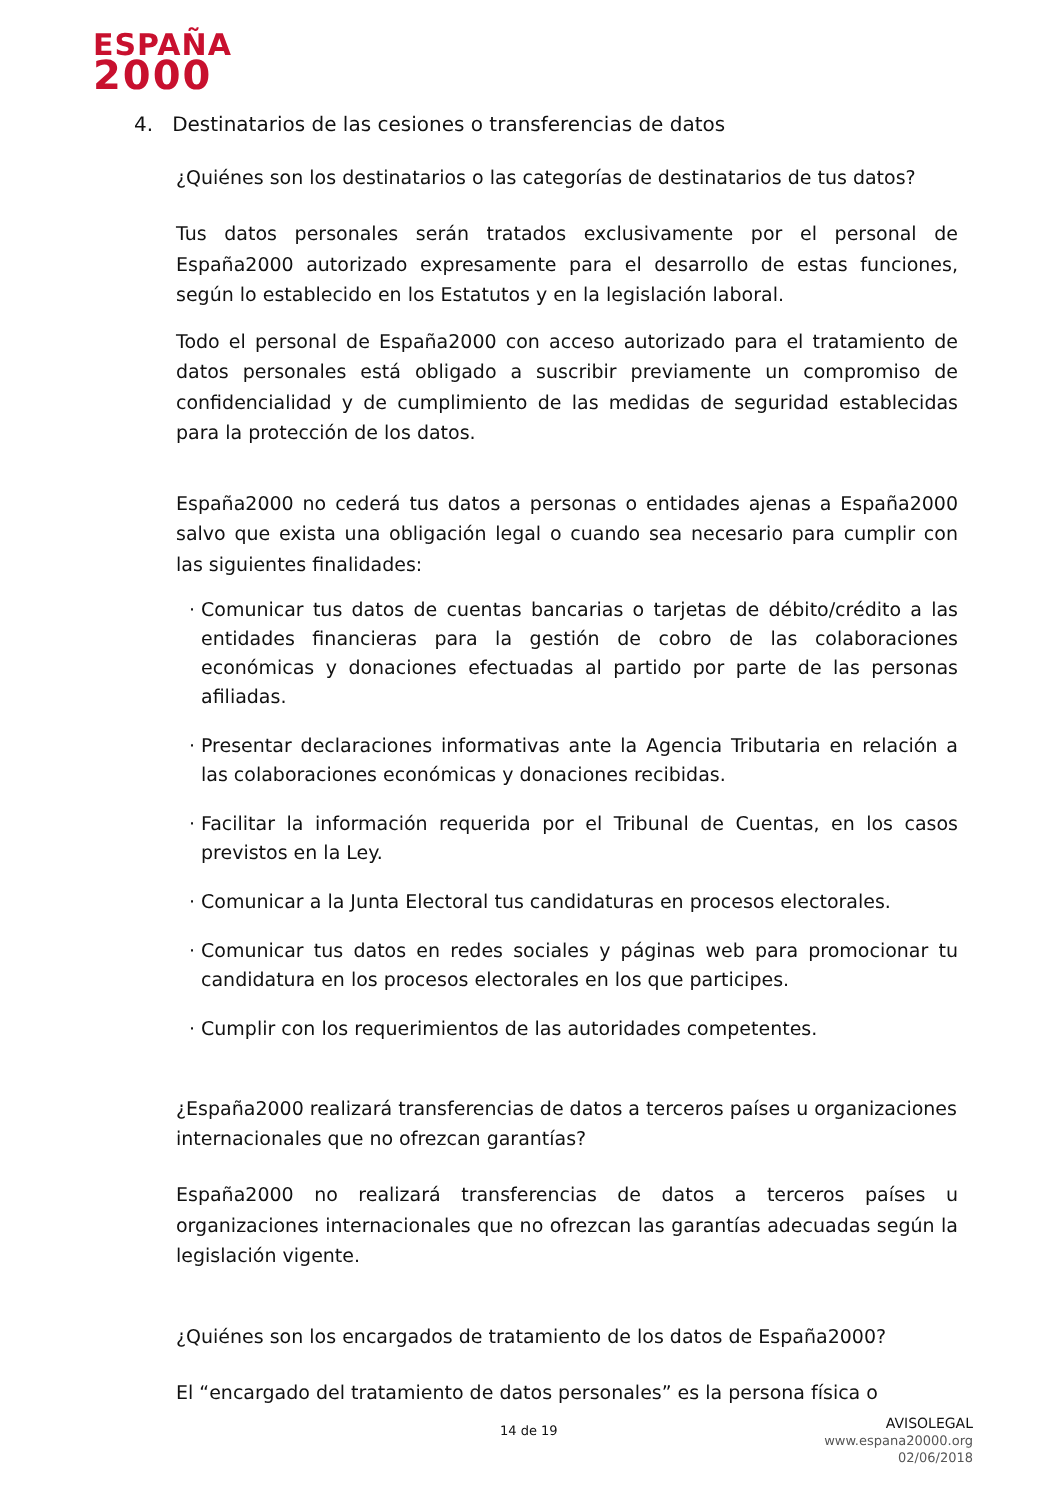ESPAÑA
2000
4. Destinatarios de las cesiones o transferencias de datos
¿Quiénes son los destinatarios o las categorías de destinatarios de tus datos?
Tus datos personales serán tratados exclusivamente por el personal de España2000 autorizado expresamente para el desarrollo de estas funciones, según lo establecido en los Estatutos y en la legislación laboral.
Todo el personal de España2000 con acceso autorizado para el tratamiento de datos personales está obligado a suscribir previamente un compromiso de confidencialidad y de cumplimiento de las medidas de seguridad establecidas para la protección de los datos.
España2000 no cederá tus datos a personas o entidades ajenas a España2000 salvo que exista una obligación legal o cuando sea necesario para cumplir con las siguientes finalidades:
Comunicar tus datos de cuentas bancarias o tarjetas de débito/crédito a las entidades financieras para la gestión de cobro de las colaboraciones económicas y donaciones efectuadas al partido por parte de las personas afiliadas.
Presentar declaraciones informativas ante la Agencia Tributaria en relación a las colaboraciones económicas y donaciones recibidas.
Facilitar la información requerida por el Tribunal de Cuentas, en los casos previstos en la Ley.
Comunicar a la Junta Electoral tus candidaturas en procesos electorales.
Comunicar tus datos en redes sociales y páginas web para promocionar tu candidatura en los procesos electorales en los que participes.
Cumplir con los requerimientos de las autoridades competentes.
¿España2000 realizará transferencias de datos a terceros países u organizaciones internacionales que no ofrezcan garantías?
España2000 no realizará transferencias de datos a terceros países u organizaciones internacionales que no ofrezcan las garantías adecuadas según la legislación vigente.
¿Quiénes son los encargados de tratamiento de los datos de España2000?
El “encargado del tratamiento de datos personales” es la persona física o
14 de 19
AVISOLEGAL
www.espana20000.org
02/06/2018